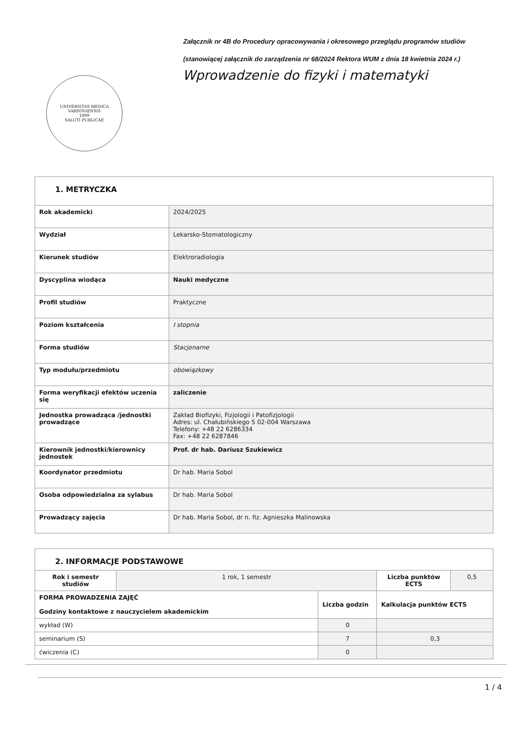Załącznik nr 4B do Procedury opracowywania i okresowego przeglądu programów studiów
(stanowiącej załącznik do zarządzenia nr 68/2024 Rektora WUM z dnia 18 kwietnia 2024 r.)
UNIVERSITAS MEDICA VARSOVIENSIS
1809
SALUTI PUBLICAE
Wprowadzenie do fizyki i matematyki
| 1. METRYCZKA | |
| Rok akademicki | 2024/2025 |
| Wydział | Lekarsko-Stomatologiczny |
| Kierunek studiów | Elektroradiologia |
| Dyscyplina wiodąca | Nauki medyczne |
| Profil studiów | Praktyczne |
| Poziom kształcenia | I stopnia |
| Forma studiów | Stacjonarne |
| Typ modułu/przedmiotu | obowiązkowy |
| Forma weryfikacji efektów uczenia się | zaliczenie |
| Jednostka prowadząca /jednostki prowadzące | Zakład Biofizyki, Fizjologii i Patofizjologii Adres: ul. Chałubińskiego 5 02-004 Warszawa Telefony: +48 22 6286334 Fax: +48 22 6287846 |
| Kierownik jednostki/kierownicy jednostek | Prof. dr hab. Dariusz Szukiewicz |
| Koordynator przedmiotu | Dr hab. Maria Sobol |
| Osoba odpowiedzialna za sylabus | Dr hab. Maria Sobol |
| Prowadzący zajęcia | Dr hab. Maria Sobol, dr n. fiz. Agnieszka Malinowska |
| 2. INFORMACJE PODSTAWOWE | | | | |
| Rok i semestr studiów | 1 rok, 1 semestr | | Liczba punktów ECTS | 0,5 |
| FORMA PROWADZENIA ZAJĘĆ Godziny kontaktowe z nauczycielem akademickim | | Liczba godzin | Kalkulacja punktów ECTS | |
| wykład (W) | | 0 | | |
| seminarium (S) | | 7 | 0,3 | |
| ćwiczenia (C) | | 0 | | |
1 / 4